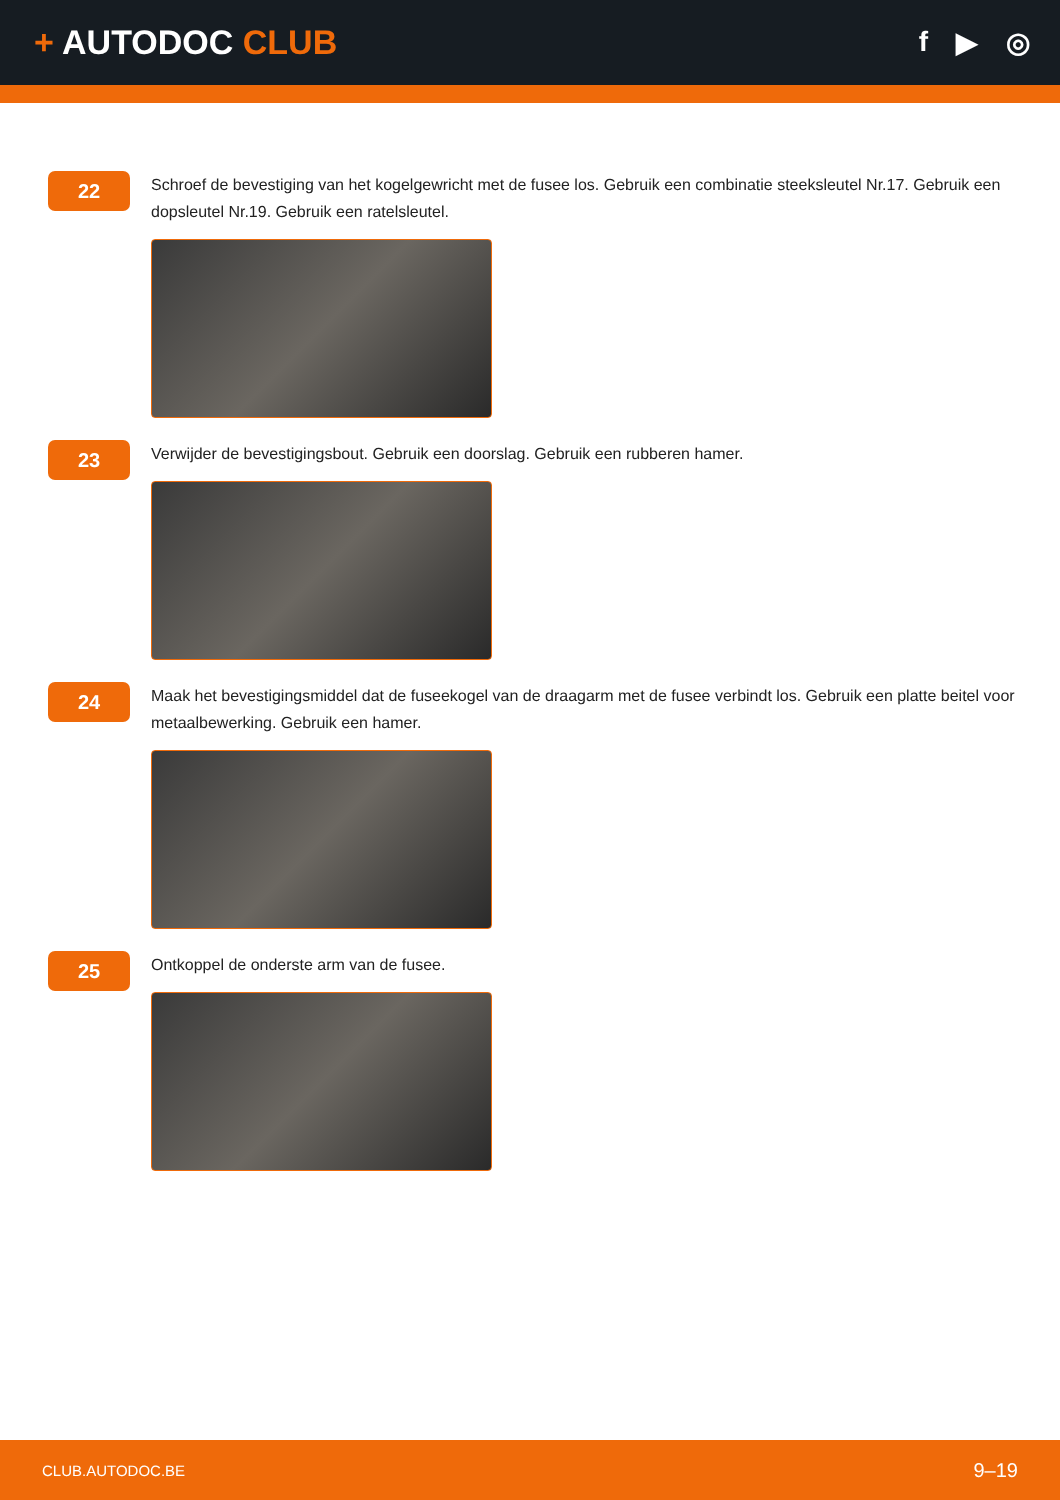+ AUTODOC CLUB
f ▶ ◎
22
Schroef de bevestiging van het kogelgewricht met de fusee los. Gebruik een combinatie steeksleutel Nr.17. Gebruik een dopsleutel Nr.19. Gebruik een ratelsleutel.
23
Verwijder de bevestigingsbout. Gebruik een doorslag. Gebruik een rubberen hamer.
24
Maak het bevestigingsmiddel dat de fuseekogel van de draagarm met de fusee verbindt los. Gebruik een platte beitel voor metaalbewerking. Gebruik een hamer.
25
Ontkoppel de onderste arm van de fusee.
CLUB.AUTODOC.BE 9–19